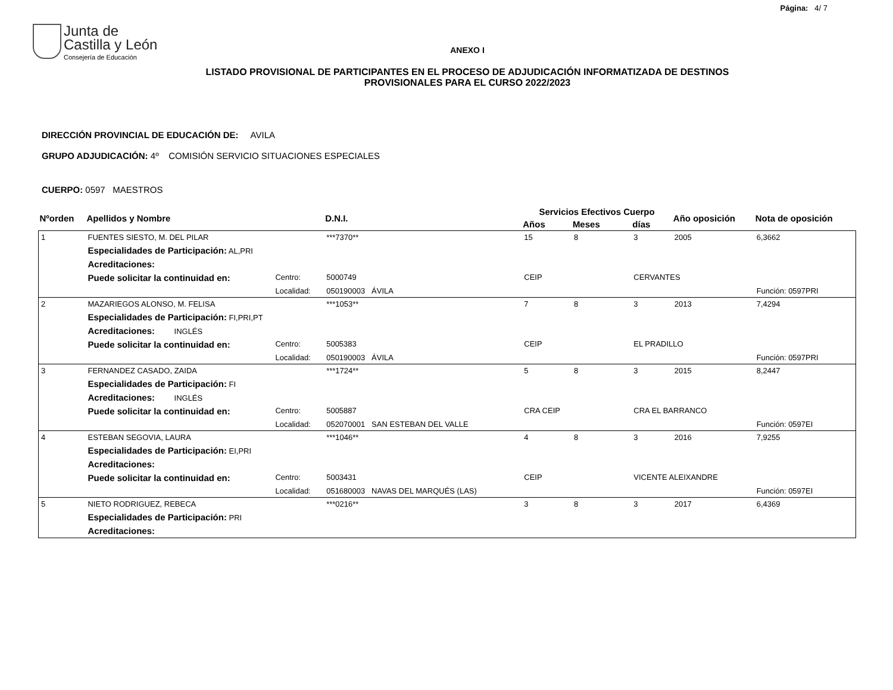Página: 4/ 7
Junta de
Castilla y León
Consejería de Educación
ANEXO I
LISTADO PROVISIONAL DE PARTICIPANTES EN EL PROCESO DE ADJUDICACIÓN INFORMATIZADA DE DESTINOS PROVISIONALES PARA EL CURSO 2022/2023
DIRECCIÓN PROVINCIAL DE EDUCACIÓN DE: AVILA
GRUPO ADJUDICACIÓN: 4º COMISIÓN SERVICIO SITUACIONES ESPECIALES
CUERPO: 0597 MAESTROS
| Nºorden | Apellidos y Nombre | | | D.N.I. | Servicios Efectivos Cuerpo | | | Año oposición | Nota de oposición | |
| --- | --- | --- | --- | --- | --- | --- | --- | --- | --- | --- |
| | | | | | Años | Meses | días | | | |
| 1 | FUENTES SIESTO, M. DEL PILAR | | | ***7370** | 15 | 8 | 3 | 2005 | 6,3662 | |
| | Especialidades de Participación: AL,PRI | | | | | | | | | |
| | Acreditaciones: | | | | | | | | | |
| | Puede solicitar la continuidad en: | Centro: | 5000749 | | CEIP | | CERVANTES | | | |
| | | Localidad: | 050190003 ÁVILA | | | | | | | Función: 0597PRI |
| 2 | MAZARIEGOS ALONSO, M. FELISA | | | ***1053** | 7 | 8 | 3 | 2013 | 7,4294 | |
| | Especialidades de Participación: FI,PRI,PT | | | | | | | | | |
| | Acreditaciones: INGLÉS | | | | | | | | | |
| | Puede solicitar la continuidad en: | Centro: | 5005383 | | CEIP | | EL PRADILLO | | | |
| | | Localidad: | 050190003 ÁVILA | | | | | | | Función: 0597PRI |
| 3 | FERNANDEZ CASADO, ZAIDA | | | ***1724** | 5 | 8 | 3 | 2015 | 8,2447 | |
| | Especialidades de Participación: FI | | | | | | | | | |
| | Acreditaciones: INGLÉS | | | | | | | | | |
| | Puede solicitar la continuidad en: | Centro: | 5005887 | | CRA CEIP | | CRA EL BARRANCO | | | |
| | | Localidad: | 052070001 SAN ESTEBAN DEL VALLE | | | | | | | Función: 0597EI |
| 4 | ESTEBAN SEGOVIA, LAURA | | | ***1046** | 4 | 8 | 3 | 2016 | 7,9255 | |
| | Especialidades de Participación: EI,PRI | | | | | | | | | |
| | Acreditaciones: | | | | | | | | | |
| | Puede solicitar la continuidad en: | Centro: | 5003431 | | CEIP | | VICENTE ALEIXANDRE | | | |
| | | Localidad: | 051680003 NAVAS DEL MARQUÉS (LAS) | | | | | | | Función: 0597EI |
| 5 | NIETO RODRIGUEZ, REBECA | | | ***0216** | 3 | 8 | 3 | 2017 | 6,4369 | |
| | Especialidades de Participación: PRI | | | | | | | | | |
| | Acreditaciones: | | | | | | | | | |